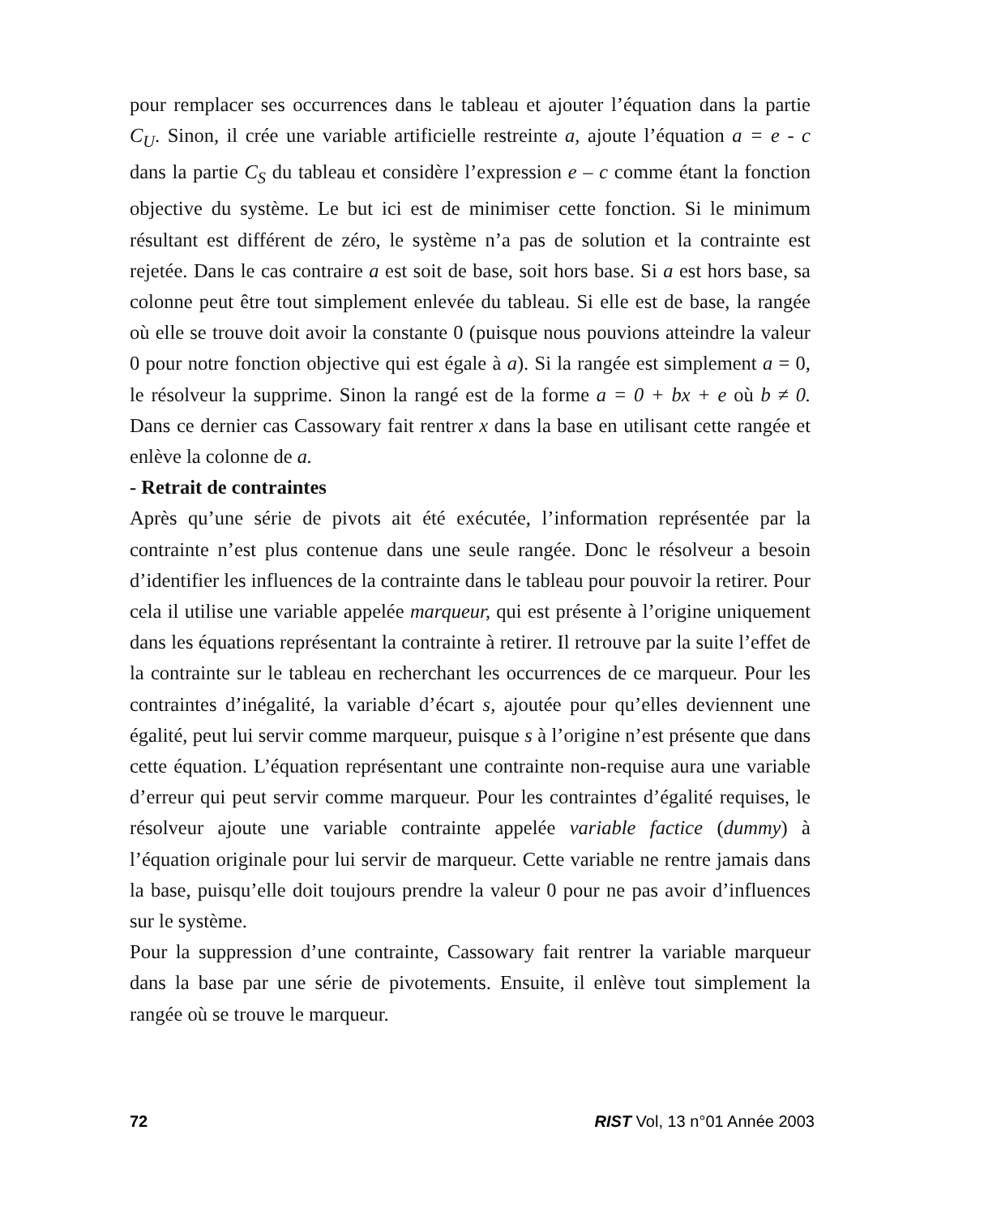pour remplacer ses occurrences dans le tableau et ajouter l’équation dans la partie C<sub>U</sub>. Sinon, il crée une variable artificielle restreinte a, ajoute l’équation a = e - c dans la partie C<sub>S</sub> du tableau et considère l’expression e – c comme étant la fonction objective du système. Le but ici est de minimiser cette fonction. Si le minimum résultant est différent de zéro, le système n’a pas de solution et la contrainte est rejetée. Dans le cas contraire a est soit de base, soit hors base. Si a est hors base, sa colonne peut être tout simplement enlevée du tableau. Si elle est de base, la rangée où elle se trouve doit avoir la constante 0 (puisque nous pouvions atteindre la valeur 0 pour notre fonction objective qui est égale à a). Si la rangée est simplement a = 0, le résolveur la supprime. Sinon la rangé est de la forme a = 0 + bx + e où b ≠ 0. Dans ce dernier cas Cassowary fait rentrer x dans la base en utilisant cette rangée et enlève la colonne de a.
- Retrait de contraintes
Après qu’une série de pivots ait été exécutée, l’information représentée par la contrainte n’est plus contenue dans une seule rangée. Donc le résolveur a besoin d’identifier les influences de la contrainte dans le tableau pour pouvoir la retirer. Pour cela il utilise une variable appelée marqueur, qui est présente à l’origine uniquement dans les équations représentant la contrainte à retirer. Il retrouve par la suite l’effet de la contrainte sur le tableau en recherchant les occurrences de ce marqueur. Pour les contraintes d’inégalité, la variable d’écart s, ajoutée pour qu’elles deviennent une égalité, peut lui servir comme marqueur, puisque s à l’origine n’est présente que dans cette équation. L’équation représentant une contrainte non-requise aura une variable d’erreur qui peut servir comme marqueur. Pour les contraintes d’égalité requises, le résolveur ajoute une variable contrainte appelée variable factice (dummy) à l’équation originale pour lui servir de marqueur. Cette variable ne rentre jamais dans la base, puisqu’elle doit toujours prendre la valeur 0 pour ne pas avoir d’influences sur le système.
Pour la suppression d’une contrainte, Cassowary fait rentrer la variable marqueur dans la base par une série de pivotements. Ensuite, il enlève tout simplement la rangée où se trouve le marqueur.
72 RIST Vol, 13 n°01 Année 2003